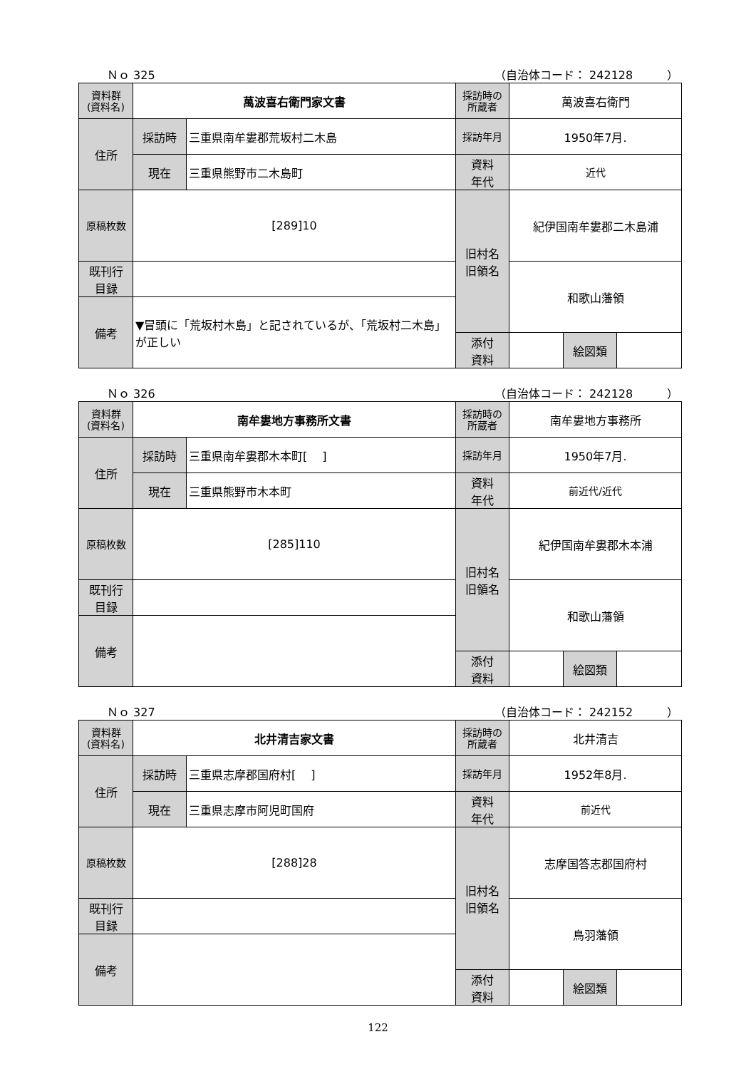Ｎｏ 325 （自治体コード： 242128　　　）
| 資料群 (資料名) | 萬波喜右衛門家文書 | | 採訪時の 所蔵者 | 萬波喜右衛門 | | |
| 住所 | 採訪時 | 三重県南牟婁郡荒坂村二木島 | 採訪年月 | 1950年7月. | | |
| | 現在 | 三重県熊野市二木島町 | 資料 年代 | 近代 | | |
| 原稿枚数 | [289]10 | | 旧村名 旧領名 | 紀伊国南牟婁郡二木島浦 | | |
| 既刊行 目録 | | | | 和歌山藩領 | | |
| 備考 | ▼冒頭に「荒坂村木島」と記されているが、「荒坂村二木島」が正しい | | | | | |
| | | | 添付 資料 | | 絵図類 | |
Ｎｏ 326 （自治体コード： 242128　　　）
| 資料群 (資料名) | 南牟婁地方事務所文書 | | 採訪時の 所蔵者 | 南牟婁地方事務所 | | |
| 住所 | 採訪時 | 三重県南牟婁郡木本町[ ] | 採訪年月 | 1950年7月. | | |
| | 現在 | 三重県熊野市木本町 | 資料 年代 | 前近代/近代 | | |
| 原稿枚数 | [285]110 | | 旧村名 旧領名 | 紀伊国南牟婁郡木本浦 | | |
| 既刊行 目録 | | | | 和歌山藩領 | | |
| 備考 | | | | | | |
| | | | 添付 資料 | | 絵図類 | |
Ｎｏ 327 （自治体コード： 242152　　　）
| 資料群 (資料名) | 北井清吉家文書 | | 採訪時の 所蔵者 | 北井清吉 | | |
| 住所 | 採訪時 | 三重県志摩郡国府村[ ] | 採訪年月 | 1952年8月. | | |
| | 現在 | 三重県志摩市阿児町国府 | 資料 年代 | 前近代 | | |
| 原稿枚数 | [288]28 | | 旧村名 旧領名 | 志摩国答志郡国府村 | | |
| 既刊行 目録 | | | | 鳥羽藩領 | | |
| 備考 | | | | | | |
| | | | 添付 資料 | | 絵図類 | |
122